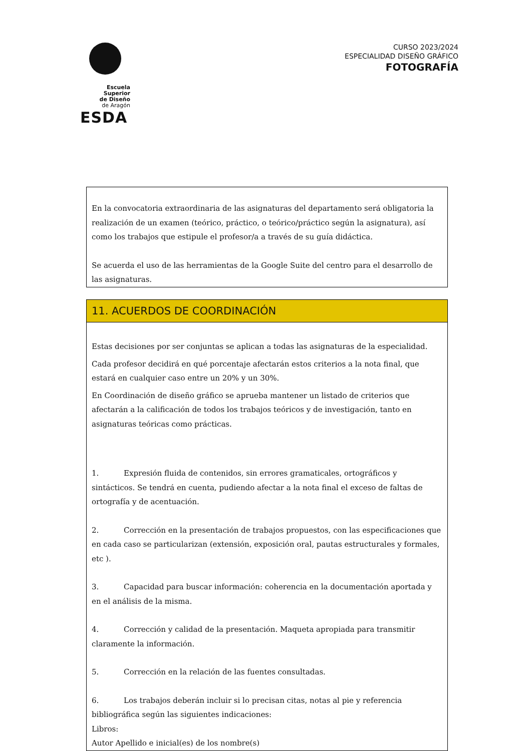Escuela Superior
de Diseño
de Aragón
ESDA
CURSO 2023/2024
ESPECIALIDAD DISEÑO GRÁFICO
FOTOGRAFÍA
En la convocatoria extraordinaria de las asignaturas del departamento será obligatoria la realización de un examen (teórico, práctico, o teórico/práctico según la asignatura), así como los trabajos que estipule el profesor/a a través de su guía didáctica.
Se acuerda el uso de las herramientas de la Google Suite del centro para el desarrollo de las asignaturas.
11. ACUERDOS DE COORDINACIÓN
Estas decisiones por ser conjuntas se aplican a todas las asignaturas de la especialidad.
Cada profesor decidirá en qué porcentaje afectarán estos criterios a la nota final, que estará en cualquier caso entre un 20% y un 30%.
En Coordinación de diseño gráfico se aprueba mantener un listado de criterios que afectarán a la calificación de todos los trabajos teóricos y de investigación, tanto en asignaturas teóricas como prácticas.
1. Expresión fluida de contenidos, sin errores gramaticales, ortográficos y sintácticos. Se tendrá en cuenta, pudiendo afectar a la nota final el exceso de faltas de ortografía y de acentuación.
2. Corrección en la presentación de trabajos propuestos, con las especificaciones que en cada caso se particularizan (extensión, exposición oral, pautas estructurales y formales, etc ).
3. Capacidad para buscar información: coherencia en la documentación aportada y en el análisis de la misma.
4. Corrección y calidad de la presentación. Maqueta apropiada para transmitir claramente la información.
5. Corrección en la relación de las fuentes consultadas.
6. Los trabajos deberán incluir si lo precisan citas, notas al pie y referencia bibliográfica según las siguientes indicaciones:
Libros:
Autor Apellido e inicial(es) de los nombre(s)